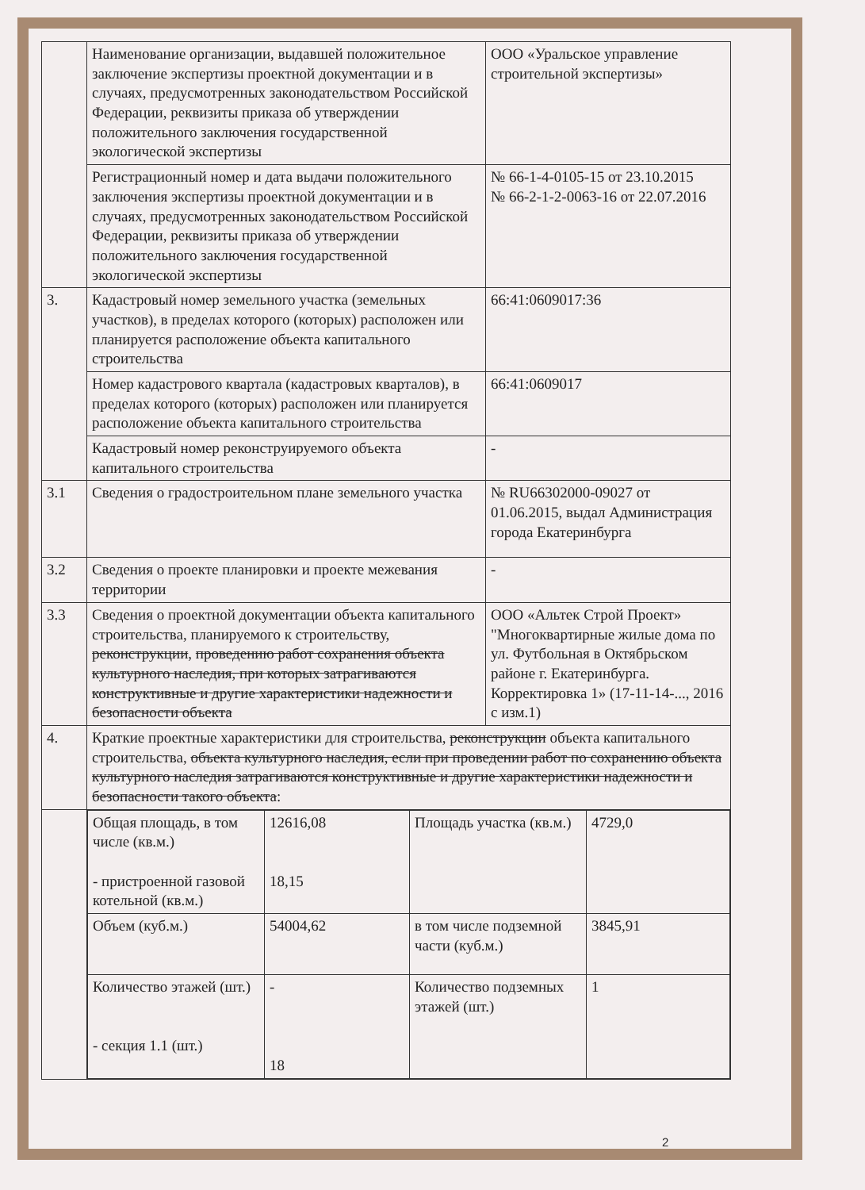| | Наименование организации, выдавшей положительное заключение экспертизы проектной документации и в случаях, предусмотренных законодательством Российской Федерации, реквизиты приказа об утверждении положительного заключения государственной экологической экспертизы | ООО «Уральское управление строительной экспертизы» |
| | Регистрационный номер и дата выдачи положительного заключения экспертизы проектной документации и в случаях, предусмотренных законодательством Российской Федерации, реквизиты приказа об утверждении положительного заключения государственной экологической экспертизы | № 66-1-4-0105-15 от 23.10.2015 № 66-2-1-2-0063-16 от 22.07.2016 |
| 3. | Кадастровый номер земельного участка (земельных участков), в пределах которого (которых) расположен или планируется расположение объекта капитального строительства | 66:41:0609017:36 |
| | Номер кадастрового квартала (кадастровых кварталов), в пределах которого (которых) расположен или планируется расположение объекта капитального строительства | 66:41:0609017 |
| | Кадастровый номер реконструируемого объекта капитального строительства | - |
| 3.1 | Сведения о градостроительном плане земельного участка | № RU66302000-09027 от 01.06.2015, выдал Администрация города Екатеринбурга |
| 3.2 | Сведения о проекте планировки и проекте межевания территории | - |
| 3.3 | Сведения о проектной документации объекта капитального строительства, планируемого к строительству, реконструкции , проведению работ сохранения объекта культурного наследия, при которых затрагиваются конструктивные и другие характеристики надежности и безопасности объекта | ООО «Альтек Строй Проект» "Многоквартирные жилые дома по ул. Футбольная в Октябрьском районе г. Екатеринбурга. Корректировка 1» (17-11-14-..., 2016 с изм.1) |
| 4. | Краткие проектные характеристики для строительства, реконструкции объекта капитального строительства, объекта культурного наследия, если при проведении работ по сохранению объекта культурного наследия затрагиваются конструктивные и другие характеристики надежности и безопасности такого объекта : | |
| | / Общая площадь, в том числе (кв.м.) - пристроенной газовой котельной (кв.м.) / 12616,08 18,15 / Площадь участка (кв.м.) / 4729,0 / / Объем (куб.м.) / 54004,62 / в том числе подземной части (куб.м.) / 3845,91 / / Количество этажей (шт.) - секция 1.1 (шт.) / - 18 / Количество подземных этажей (шт.) / 1 / | |
2